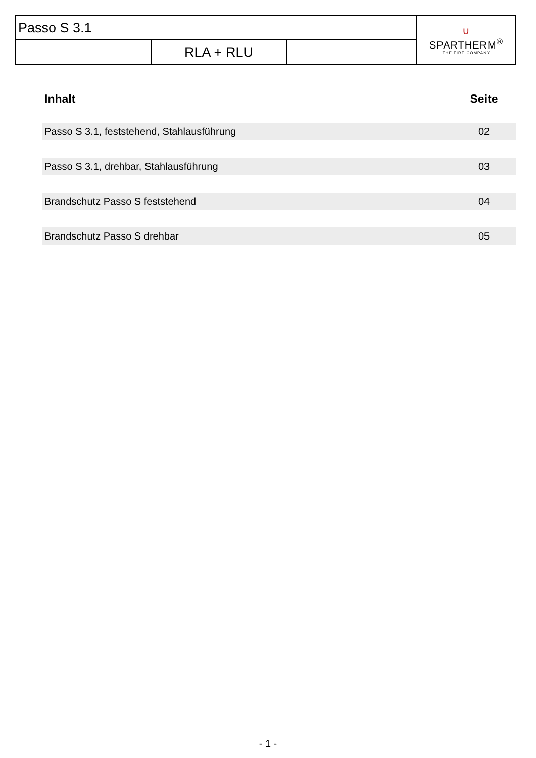| Passo S 3.1 | | | ∪ SPARTHERM<sup>®</sup> THE FIRE COMPANY |
| | RLA + RLU | | |
| Inhalt | Seite |
| --- | --- |
| Passo S 3.1, feststehend, Stahlausführung | 02 |
| Passo S 3.1, drehbar, Stahlausführung | 03 |
| Brandschutz Passo S feststehend | 04 |
| Brandschutz Passo S drehbar | 05 |
- 1 -